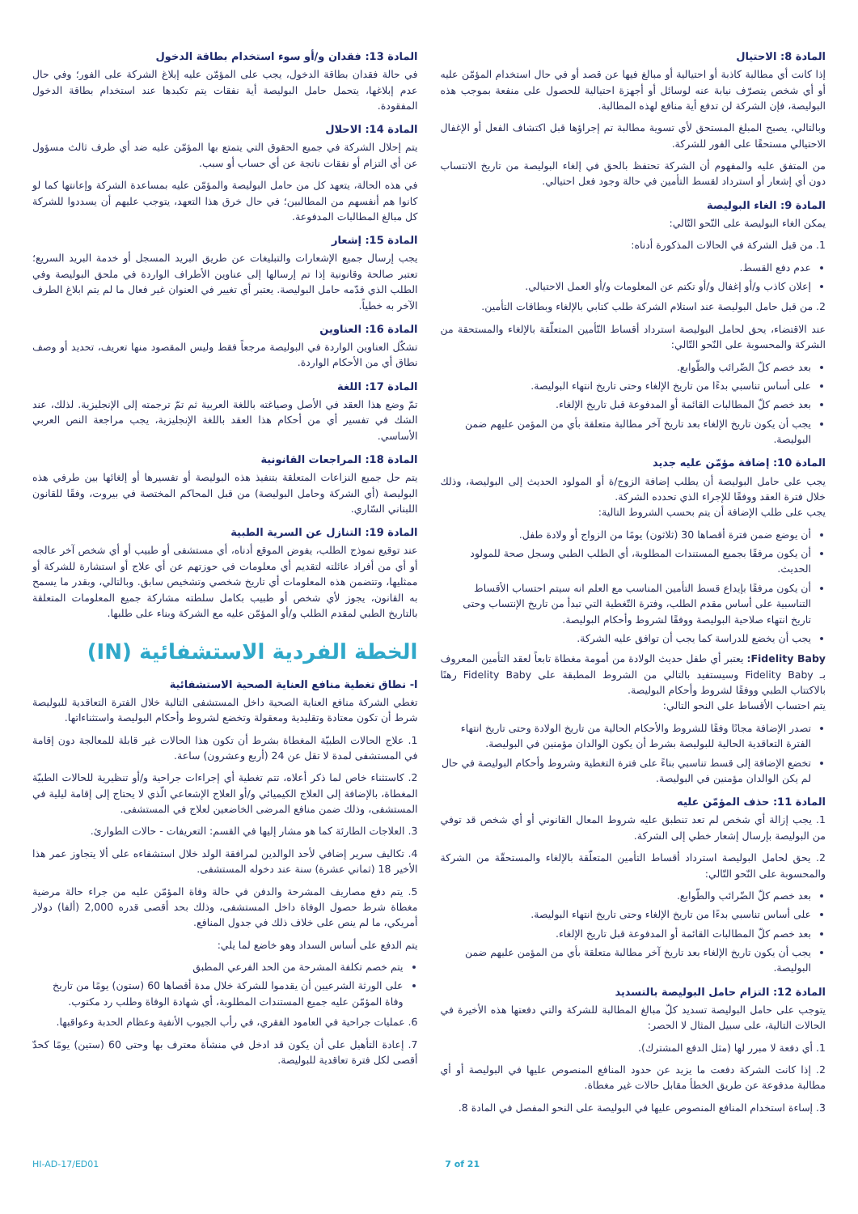المادة 8: الاحتيال
إذا كانت أي مطالبة كاذبة أو احتيالية أو مبالغ فيها عن قصد أو في حال استخدام المؤمّن عليه أو أي شخص يتصرّف نيابة عنه لوسائل أو أجهزة احتيالية للحصول على منفعة بموجب هذه البوليصة، فإن الشركة لن تدفع أية منافع لهذه المطالبة.
وبالتالي، يصبح المبلغ المستحق لأي تسوية مطالبة تم إجراؤها قبل اكتشاف الفعل أو الإغفال الاحتيالي مستحقًا على الفور للشركة.
من المتفق عليه والمفهوم أن الشركة تحتفظ بالحق في إلغاء البوليصة من تاريخ الانتساب دون أي إشعار أو استرداد لقسط التأمين في حالة وجود فعل احتيالي.
المادة 9: الغاء البوليصة
يمكن الغاء البوليصة على النّحو التّالي:
1. من قبل الشركة في الحالات المذكورة أدناه:
عدم دفع القسط.
إعلان كاذب و/أو إغفال و/أو تكتم عن المعلومات و/أو العمل الاحتيالي.
2. من قبل حامل البوليصة عند استلام الشركة طلب كتابي بالإلغاء وبطاقات التأمين.
عند الاقتضاء، يحق لحامل البوليصة استرداد أقساط التّأمين المتعلّقة بالإلغاء والمستحقة من الشركة والمحسوبة على النّحو التّالي:
بعد خصم كلّ الضّرائب والطّوابع.
على أساس تناسبي بدءًا من تاريخ الإلغاء وحتى تاريخ انتهاء البوليصة.
بعد خصم كلّ المطالبات القائمة أو المدفوعة قبل تاريخ الإلغاء.
يجب أن يكون تاريخ الإلغاء بعد تاريخ آخر مطالبة متعلقة بأي من المؤمن عليهم ضمن البوليصة.
المادة 10: إضافة مؤمّن عليه جديد
يجب على حامل البوليصة أن يطلب إضافة الزوج/ة أو المولود الحديث إلى البوليصة، وذلك خلال فترة العقد ووفقًا للإجراء الذي تحدده الشركة.
يجب على طلب الإضافة أن يتم بحسب الشروط التالية:
أن يوضع ضمن فترة أقصاها 30 (ثلاثون) يومًا من الزواج أو ولادة طفل.
أن يكون مرفقًا بجميع المستندات المطلوبة، أي الطلب الطبي وسجل صحة للمولود الحديث.
أن يكون مرفقًا بإيداع قسط التأمين المناسب مع العلم انه سيتم احتساب الأقساط التناسبية على أساس مقدم الطلب، وفترة التّغطية التي تبدأ من تاريخ الإنتساب وحتى تاريخ انتهاء صلاحية البوليصة ووفقًا لشروط وأحكام البوليصة.
يجب أن يخضع للدراسة كما يجب أن توافق عليه الشركة.
Fidelity Baby: يعتبر أي طفل حديث الولادة من أمومة مغطاة تابعاً لعقد التأمين المعروف بـ Fidelity Baby وسيستفيد بالتالي من الشروط المطبقة على Fidelity Baby رهنًا بالاكتتاب الطبي ووفقًا لشروط وأحكام البوليصة.
يتم احتساب الأقساط على النحو التالي:
تصدر الإضافة مجانًا وفقًا للشروط والأحكام الحالية من تاريخ الولادة وحتى تاريخ انتهاء الفترة التعاقدية الحالية للبوليصة بشرط أن يكون الوالدان مؤمنين في البوليصة.
تخضع الإضافة إلى قسط تناسبي بناءً على فترة التغطية وشروط وأحكام البوليصة في حال لم يكن الوالدان مؤمنين في البوليصة.
المادة 11: حذف المؤمّن عليه
1. يجب إزالة أي شخص لم تعد تنطبق عليه شروط المعال القانوني أو أي شخص قد توفي من البوليصة بإرسال إشعار خطي إلى الشركة.
2. يحق لحامل البوليصة استرداد أقساط التأمين المتعلّقة بالإلغاء والمستحقّة من الشركة والمحسوبة على النّحو التّالي:
بعد خصم كلّ الضّرائب والطّوابع.
على أساس تناسبي بدءًا من تاريخ الإلغاء وحتى تاريخ انتهاء البوليصة.
بعد خصم كلّ المطالبات القائمة أو المدفوعة قبل تاريخ الإلغاء.
يجب أن يكون تاريخ الإلغاء بعد تاريخ آخر مطالبة متعلقة بأي من المؤمن عليهم ضمن البوليصة.
المادة 12: التزام حامل البوليصة بالتسديد
يتوجب على حامل البوليصة تسديد كلّ مبالغ المطالبة للشركة والتي دفعتها هذه الأخيرة في الحالات التالية، على سبيل المثال لا الحصر:
1. أي دفعة لا مبرر لها (مثل الدفع المشترك).
2. إذا كانت الشركة دفعت ما يزيد عن حدود المنافع المنصوص عليها في البوليصة أو أي مطالبة مدفوعة عن طريق الخطأ مقابل حالات غير مغطاة.
3. إساءة استخدام المنافع المنصوص عليها في البوليصة على النحو المفصل في المادة 8.
المادة 13: فقدان و/أو سوء استخدام بطاقة الدخول
في حالة فقدان بطاقة الدخول، يجب على المؤمّن عليه إبلاغ الشركة على الفور؛ وفي حال عدم إبلاغها، يتحمل حامل البوليصة أية نفقات يتم تكبدها عند استخدام بطاقة الدخول المفقودة.
المادة 14: الاحلال
يتم إحلال الشركة في جميع الحقوق التي يتمتع بها المؤمّن عليه ضد أي طرف ثالث مسؤول عن أي التزام أو نفقات ناتجة عن أي حساب أو سبب.
في هذه الحالة، يتعهد كل من حامل البوليصة والمؤمّن عليه بمساعدة الشركة وإعانتها كما لو كانوا هم أنفسهم من المطالبين؛ في حال خرق هذا التعهد، يتوجب عليهم أن يسددوا للشركة كل مبالغ المطالبات المدفوعة.
المادة 15: إشعار
يجب إرسال جميع الإشعارات والتبليغات عن طريق البريد المسجل أو خدمة البريد السريع؛ تعتبر صالحة وقانونية إذا تم إرسالها إلى عناوين الأطراف الواردة في ملحق البوليصة وفي الطلب الذي قدّمه حامل البوليصة. يعتبر أي تغيير في العنوان غير فعال ما لم يتم ابلاغ الطرف الآخر به خطياً.
المادة 16: العناوين
تشكّل العناوين الواردة في البوليصة مرجعاً فقط وليس المقصود منها تعريف، تحديد أو وصف نطاق أي من الأحكام الواردة.
المادة 17: اللغة
تمّ وضع هذا العقد في الأصل وصياغته باللغة العربية ثم تمّ ترجمته إلى الإنجليزية. لذلك، عند الشك في تفسير أي من أحكام هذا العقد باللغة الإنجليزية، يجب مراجعة النص العربي الأساسي.
المادة 18: المراجعات القانونية
يتم حل جميع النزاعات المتعلقة بتنفيذ هذه البوليصة أو تفسيرها أو إلغائها بين طرفي هذه البوليصة (أي الشركة وحامل البوليصة) من قبل المحاكم المختصة في بيروت، وفقًا للقانون اللبناني السّاري.
المادة 19: التنازل عن السرية الطبية
عند توقيع نموذج الطلب، يفوض الموقع أدناه، أي مستشفى أو طبيب أو أي شخص آخر عالجه أو أي من أفراد عائلته لتقديم أي معلومات في حوزتهم عن أي علاج أو استشارة للشركة أو ممثليها، وتتضمن هذه المعلومات أي تاريخ شخصي وتشخيص سابق. وبالتالي، وبقدر ما يسمح به القانون، يجوز لأي شخص أو طبيب بكامل سلطته مشاركة جميع المعلومات المتعلقة بالتاريخ الطبي لمقدم الطلب و/أو المؤمّن عليه مع الشركة وبناء على طلبها.
الخطة الفردية الاستشفائية (IN)
ا- نطاق تغطية منافع العناية الصحية الاستشفائية
تغطي الشركة منافع العناية الصحية داخل المستشفى التالية خلال الفترة التعاقدية للبوليصة شرط أن تكون معتادة وتقليدية ومعقولة وتخضع لشروط وأحكام البوليصة واستثناءاتها.
1. علاج الحالات الطبيّة المغطاة بشرط أن تكون هذا الحالات غير قابلة للمعالجة دون إقامة في المستشفى لمدة لا تقل عن 24 (أربع وعشرون) ساعة.
2. كاستثناء خاص لما ذكر أعلاه، تتم تغطية أي إجراءات جراحية و/أو تنظيرية للحالات الطبيّة المغطاة، بالإضافة إلى العلاج الكيميائي و/أو العلاج الإشعاعي الّذي لا يحتاج إلى إقامة ليلية في المستشفى، وذلك ضمن منافع المرضى الخاضعين لعلاج في المستشفى.
3. العلاجات الطارئة كما هو مشار إليها في القسم: التعريفات - حالات الطوارئ.
4. تكاليف سرير إضافي لأحد الوالدين لمرافقة الولد خلال استشفاءه على ألا يتجاوز عمر هذا الأخير 18 (ثماني عشرة) سنة عند دخوله المستشفى.
5. يتم دفع مصاريف المشرحة والدفن في حالة وفاة المؤمّن عليه من جراء حالة مرضية مغطاة شرط حصول الوفاة داخل المستشفى، وذلك بحد أقصى قدره 2,000 (ألفا) دولار أمريكي، ما لم ينص على خلاف ذلك في جدول المنافع.
يتم الدفع على أساس السداد وهو خاضع لما يلي:
يتم خصم تكلفة المشرحة من الحد الفرعي المطبق
على الورثة الشرعيين أن يقدموا للشركة خلال مدة أقصاها 60 (ستون) يومًا من تاريخ وفاة المؤمّن عليه جميع المستندات المطلوبة، أي شهادة الوفاة وطلب رد مكتوب.
6. عمليات جراحية في العامود الفقري، في رأب الجيوب الأنفية وعظام الحدبة وعواقبها.
7. إعادة التأهيل على أن يكون قد ادخل في منشأة معترف بها وحتى 60 (ستين) يومًا كحدّ أقصى لكل فترة تعاقدية للبوليصة.
HI-AD-17/ED01 7 of 21